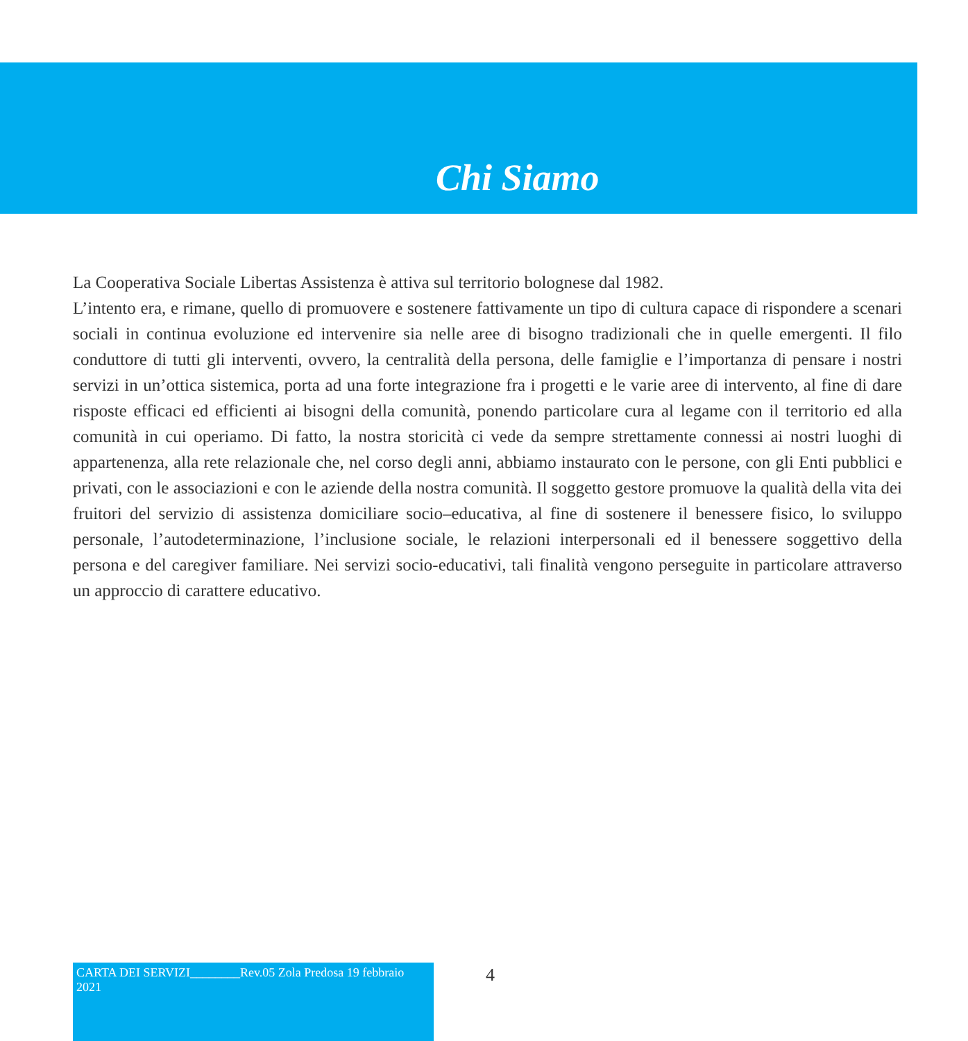Chi Siamo
La Cooperativa Sociale Libertas Assistenza è attiva sul territorio bolognese dal 1982.
L’intento era, e rimane, quello di promuovere e sostenere fattivamente un tipo di cultura capace di rispondere a scenari sociali in continua evoluzione ed intervenire sia nelle aree di bisogno tradizionali che in quelle emergenti. Il filo conduttore di tutti gli interventi, ovvero, la centralità della persona, delle famiglie e l’importanza di pensare i nostri servizi in un’ottica sistemica, porta ad una forte integrazione fra i progetti e le varie aree di intervento, al fine di dare risposte efficaci ed efficienti ai bisogni della comunità, ponendo particolare cura al legame con il territorio ed alla comunità in cui operiamo. Di fatto, la nostra storicità ci vede da sempre strettamente connessi ai nostri luoghi di appartenenza, alla rete relazionale che, nel corso degli anni, abbiamo instaurato con le persone, con gli Enti pubblici e privati, con le associazioni e con le aziende della nostra comunità. Il soggetto gestore promuove la qualità della vita dei fruitori del servizio di assistenza domiciliare socio–educativa, al fine di sostenere il benessere fisico, lo sviluppo personale, l’autodeterminazione, l’inclusione sociale, le relazioni interpersonali ed il benessere soggettivo della persona e del caregiver familiare. Nei servizi socio-educativi, tali finalità vengono perseguite in particolare attraverso un approccio di carattere educativo.
CARTA DEI SERVIZI________Rev.05 Zola Predosa 19 febbraio 2021
4